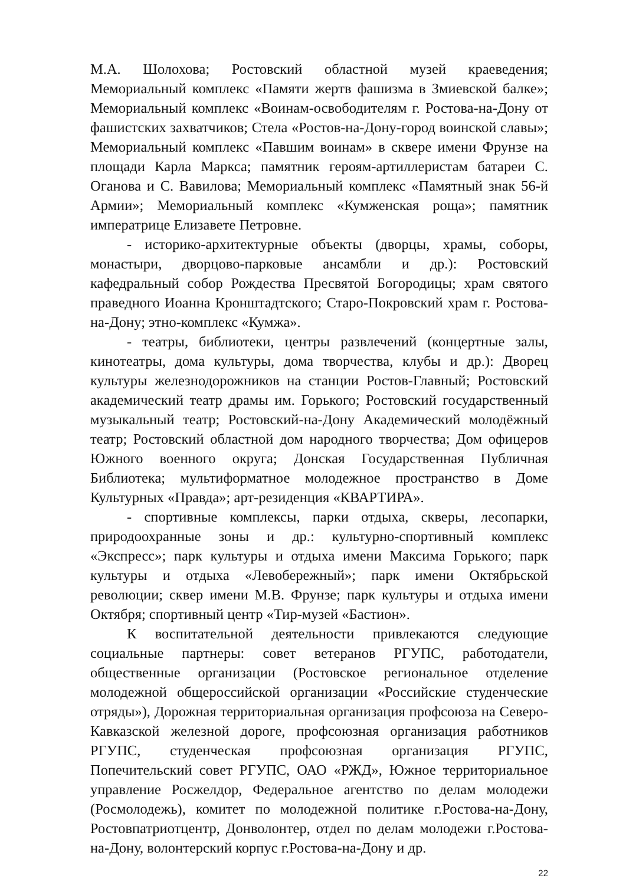М.А. Шолохова; Ростовский областной музей краеведения; Мемориальный комплекс «Памяти жертв фашизма в Змиевской балке»; Мемориальный комплекс «Воинам-освободителям г. Ростова-на-Дону от фашистских захватчиков; Стела «Ростов-на-Дону-город воинской славы»; Мемориальный комплекс «Павшим воинам» в сквере имени Фрунзе на площади Карла Маркса; памятник героям-артиллеристам батареи С. Оганова и С. Вавилова; Мемориальный комплекс «Памятный знак 56-й Армии»; Мемориальный комплекс «Кумженская роща»; памятник императрице Елизавете Петровне.
- историко-архитектурные объекты (дворцы, храмы, соборы, монастыри, дворцово-парковые ансамбли и др.): Ростовский кафедральный собор Рождества Пресвятой Богородицы; храм святого праведного Иоанна Кронштадтского; Старо-Покровский храм г. Ростова-на-Дону; этно-комплекс «Кумжа».
- театры, библиотеки, центры развлечений (концертные залы, кинотеатры, дома культуры, дома творчества, клубы и др.): Дворец культуры железнодорожников на станции Ростов-Главный; Ростовский академический театр драмы им. Горького; Ростовский государственный музыкальный театр; Ростовский-на-Дону Академический молодёжный театр; Ростовский областной дом народного творчества; Дом офицеров Южного военного округа; Донская Государственная Публичная Библиотека; мультиформатное молодежное пространство в Доме Культурных «Правда»; арт-резиденция «КВАРТИРА».
- спортивные комплексы, парки отдыха, скверы, лесопарки, природоохранные зоны и др.: культурно-спортивный комплекс «Экспресс»; парк культуры и отдыха имени Максима Горького; парк культуры и отдыха «Левобережный»; парк имени Октябрьской революции; сквер имени М.В. Фрунзе; парк культуры и отдыха имени Октября; спортивный центр «Тир-музей «Бастион».
К воспитательной деятельности привлекаются следующие социальные партнеры: совет ветеранов РГУПС, работодатели, общественные организации (Ростовское региональное отделение молодежной общероссийской организации «Российские студенческие отряды»), Дорожная территориальная организация профсоюза на Северо-Кавказской железной дороге, профсоюзная организация работников РГУПС, студенческая профсоюзная организация РГУПС, Попечительский совет РГУПС, ОАО «РЖД», Южное территориальное управление Росжелдор, Федеральное агентство по делам молодежи (Росмолодежь), комитет по молодежной политике г.Ростова-на-Дону, Ростовпатриотцентр, Донволонтер, отдел по делам молодежи г.Ростова-на-Дону, волонтерский корпус г.Ростова-на-Дону и др.
22